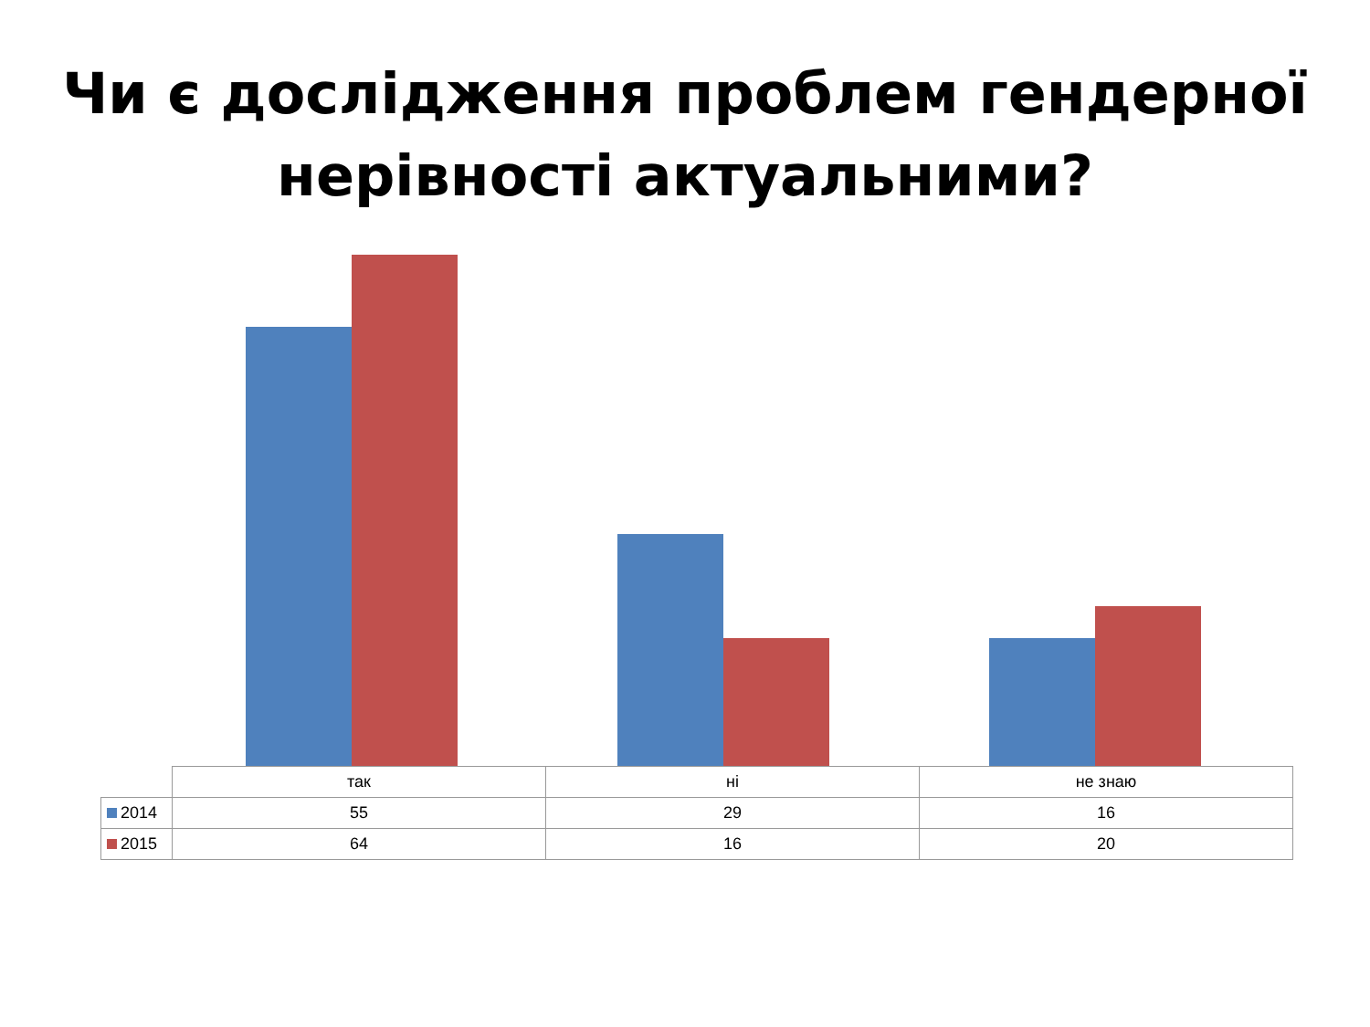Чи є дослідження проблем гендерної
нерівності актуальними?
| | так | ні | не знаю |
| 2014 | 55 | 29 | 16 |
| 2015 | 64 | 16 | 20 |